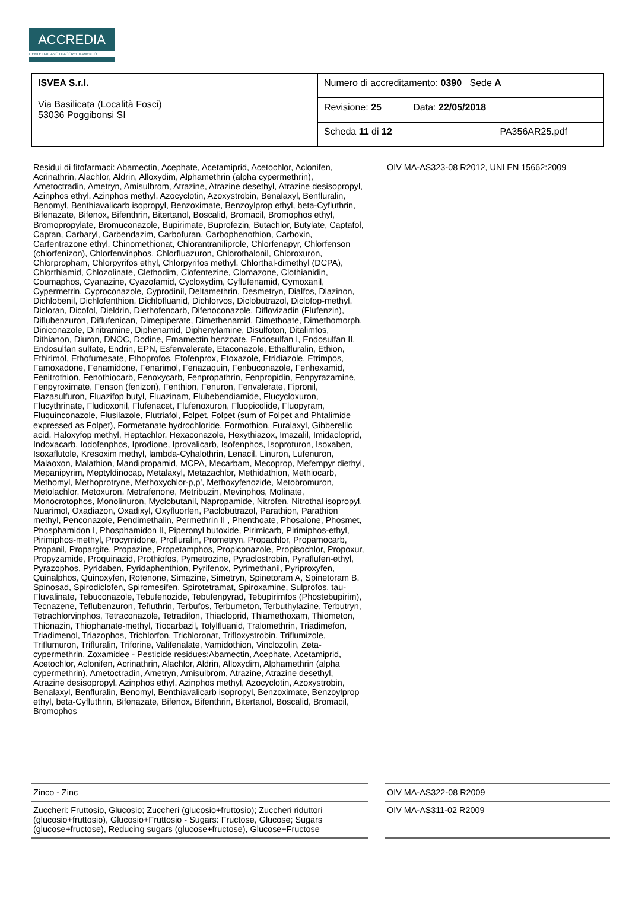ACCREDIA
L'ENTE ITALIANO DI ACCREDITAMENTO
| ISVEA S.r.l. Via Basilicata (Località Fosci) 53036 Poggibonsi SI | Numero di accreditamento: 0390 Sede A |
| | Revisione: 25 Data: 22/05/2018 |
| | Scheda 11 di 12 PA356AR25.pdf |
| Residui di fitofarmaci: Abamectin, Acephate, Acetamiprid, Acetochlor, Aclonifen, Acrinathrin, Alachlor, Aldrin, Alloxydim, Alphamethrin (alpha cypermethrin), Ametoctradin, Ametryn, Amisulbrom, Atrazine, Atrazine desethyl, Atrazine desisopropyl, Azinphos ethyl, Azinphos methyl, Azocyclotin, Azoxystrobin, Benalaxyl, Benfluralin, Benomyl, Benthiavalicarb isopropyl, Benzoximate, Benzoylprop ethyl, beta-Cyfluthrin, Bifenazate, Bifenox, Bifenthrin, Bitertanol, Boscalid, Bromacil, Bromophos ethyl, Bromopropylate, Bromuconazole, Bupirimate, Buprofezin, Butachlor, Butylate, Captafol, Captan, Carbaryl, Carbendazim, Carbofuran, Carbophenothion, Carboxin, Carfentrazone ethyl, Chinomethionat, Chlorantraniliprole, Chlorfenapyr, Chlorfenson (chlorfenizon), Chlorfenvinphos, Chlorfluazuron, Chlorothalonil, Chloroxuron, Chlorpropham, Chlorpyrifos ethyl, Chlorpyrifos methyl, Chlorthal-dimethyl (DCPA), Chlorthiamid, Chlozolinate, Clethodim, Clofentezine, Clomazone, Clothianidin, Coumaphos, Cyanazine, Cyazofamid, Cycloxydim, Cyflufenamid, Cymoxanil, Cypermetrin, Cyproconazole, Cyprodinil, Deltamethrin, Desmetryn, Dialfos, Diazinon, Dichlobenil, Dichlofenthion, Dichlofluanid, Dichlorvos, Diclobutrazol, Diclofop-methyl, Dicloran, Dicofol, Dieldrin, Diethofencarb, Difenoconazole, Diflovizadin (Flufenzin), Diflubenzuron, Diflufenican, Dimepiperate, Dimethenamid, Dimethoate, Dimethomorph, Diniconazole, Dinitramine, Diphenamid, Diphenylamine, Disulfoton, Ditalimfos, Dithianon, Diuron, DNOC, Dodine, Emamectin benzoate, Endosulfan I, Endosulfan II, Endosulfan sulfate, Endrin, EPN, Esfenvalerate, Etaconazole, Ethalfluralin, Ethion, Ethirimol, Ethofumesate, Ethoprofos, Etofenprox, Etoxazole, Etridiazole, Etrimpos, Famoxadone, Fenamidone, Fenarimol, Fenazaquin, Fenbuconazole, Fenhexamid, Fenitrothion, Fenothiocarb, Fenoxycarb, Fenpropathrin, Fenpropidin, Fenpyrazamine, Fenpyroximate, Fenson (fenizon), Fenthion, Fenuron, Fenvalerate, Fipronil, Flazasulfuron, Fluazifop butyl, Fluazinam, Flubebendiamide, Flucycloxuron, Flucythrinate, Fludioxonil, Flufenacet, Flufenoxuron, Fluopicolide, Fluopyram, Fluquinconazole, Flusilazole, Flutriafol, Folpet, Folpet (sum of Folpet and Phtalimide expressed as Folpet), Formetanate hydrochloride, Formothion, Furalaxyl, Gibberellic acid, Haloxyfop methyl, Heptachlor, Hexaconazole, Hexythiazox, Imazalil, Imidacloprid, Indoxacarb, Iodofenphos, Iprodione, Iprovalicarb, Isofenphos, Isoproturon, Isoxaben, Isoxaflutole, Kresoxim methyl, lambda-Cyhalothrin, Lenacil, Linuron, Lufenuron, Malaoxon, Malathion, Mandipropamid, MCPA, Mecarbam, Mecoprop, Mefempyr diethyl, Mepanipyrim, Meptyldinocap, Metalaxyl, Metazachlor, Methidathion, Methiocarb, Methomyl, Methoprotryne, Methoxychlor-p,p', Methoxyfenozide, Metobromuron, Metolachlor, Metoxuron, Metrafenone, Metribuzin, Mevinphos, Molinate, Monocrotophos, Monolinuron, Myclobutanil, Napropamide, Nitrofen, Nitrothal isopropyl, Nuarimol, Oxadiazon, Oxadixyl, Oxyfluorfen, Paclobutrazol, Parathion, Parathion methyl, Penconazole, Pendimethalin, Permethrin II , Phenthoate, Phosalone, Phosmet, Phosphamidon I, Phosphamidon II, Piperonyl butoxide, Pirimicarb, Pirimiphos-ethyl, Pirimiphos-methyl, Procymidone, Profluralin, Prometryn, Propachlor, Propamocarb, Propanil, Propargite, Propazine, Propetamphos, Propiconazole, Propisochlor, Propoxur, Propyzamide, Proquinazid, Prothiofos, Pymetrozine, Pyraclostrobin, Pyraflufen-ethyl, Pyrazophos, Pyridaben, Pyridaphenthion, Pyrifenox, Pyrimethanil, Pyriproxyfen, Quinalphos, Quinoxyfen, Rotenone, Simazine, Simetryn, Spinetoram A, Spinetoram B, Spinosad, Spirodiclofen, Spiromesifen, Spirotetramat, Spiroxamine, Sulprofos, tau-Fluvalinate, Tebuconazole, Tebufenozide, Tebufenpyrad, Tebupirimfos (Phostebupirim), Tecnazene, Teflubenzuron, Tefluthrin, Terbufos, Terbumeton, Terbuthylazine, Terbutryn, Tetrachlorvinphos, Tetraconazole, Tetradifon, Thiacloprid, Thiamethoxam, Thiometon, Thionazin, Thiophanate-methyl, Tiocarbazil, Tolylfluanid, Tralomethrin, Triadimefon, Triadimenol, Triazophos, Trichlorfon, Trichloronat, Trifloxystrobin, Triflumizole, Triflumuron, Trifluralin, Triforine, Valifenalate, Vamidothion, Vinclozolin, Zeta-cypermethrin, Zoxamidee - Pesticide residues:Abamectin, Acephate, Acetamiprid, Acetochlor, Aclonifen, Acrinathrin, Alachlor, Aldrin, Alloxydim, Alphamethrin (alpha cypermethrin), Ametoctradin, Ametryn, Amisulbrom, Atrazine, Atrazine desethyl, Atrazine desisopropyl, Azinphos ethyl, Azinphos methyl, Azocyclotin, Azoxystrobin, Benalaxyl, Benfluralin, Benomyl, Benthiavalicarb isopropyl, Benzoximate, Benzoylprop ethyl, beta-Cyfluthrin, Bifenazate, Bifenox, Bifenthrin, Bitertanol, Boscalid, Bromacil, Bromophos | | OIV MA-AS323-08 R2012, UNI EN 15662:2009 |
| Zinco - Zinc | | OIV MA-AS322-08 R2009 |
| Zuccheri: Fruttosio, Glucosio; Zuccheri (glucosio+fruttosio); Zuccheri riduttori (glucosio+fruttosio), Glucosio+Fruttosio - Sugars: Fructose, Glucose; Sugars (glucose+fructose), Reducing sugars (glucose+fructose), Glucose+Fructose | | OIV MA-AS311-02 R2009 |